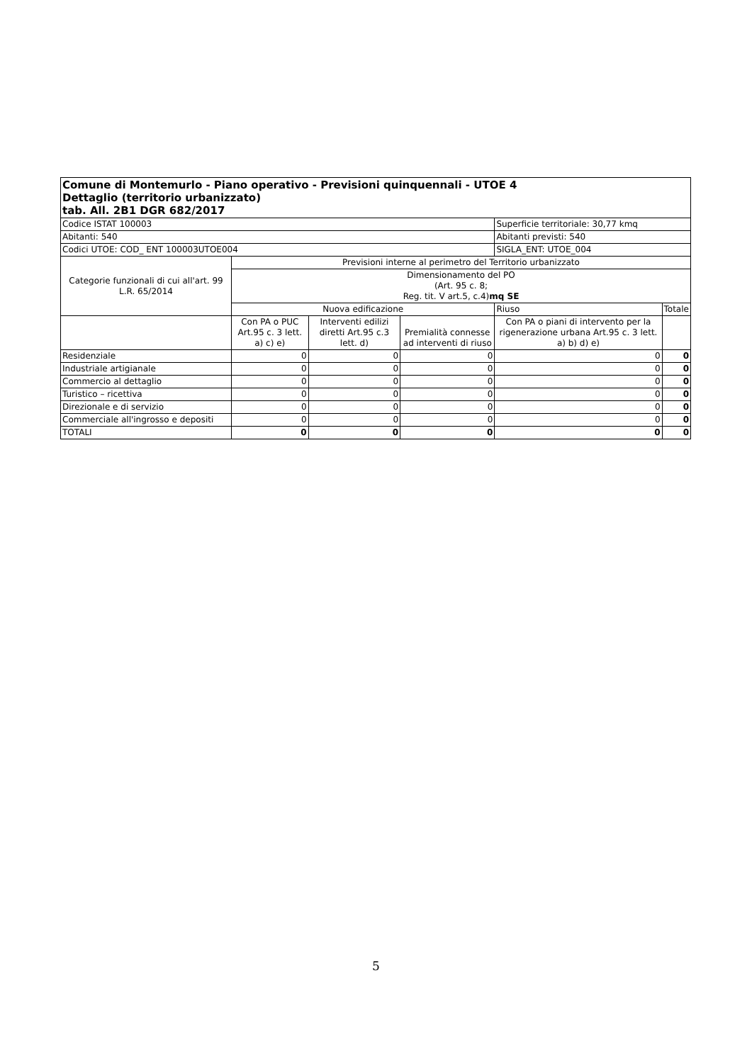| Comune di Montemurlo - Piano operativo - Previsioni quinquennali - UTOE 4 Dettaglio (territorio urbanizzato) tab. All. 2B1 DGR 682/2017 | | | | | |
| Codice ISTAT 100003 | | | | Superficie territoriale: 30,77 kmq | |
| Abitanti: 540 | | | | Abitanti previsti: 540 | |
| Codici UTOE: COD_ ENT 100003UTOE004 | | | | SIGLA_ENT: UTOE_004 | |
| Categorie funzionali di cui all'art. 99 L.R. 65/2014 | Previsioni interne al perimetro del Territorio urbanizzato | | | | |
| | Dimensionamento del PO (Art. 95 c. 8; Reg. tit. V art.5, c.4) mq SE | | | | |
| | Nuova edificazione | | | Riuso | Totale |
| | Con PA o PUC Art.95 c. 3 lett. a) c) e) | Interventi edilizi diretti Art.95 c.3 lett. d) | Premialità connesse ad interventi di riuso | Con PA o piani di intervento per la rigenerazione urbana Art.95 c. 3 lett. a) b) d) e) | |
| Residenziale | 0 | 0 | 0 | 0 | 0 |
| Industriale artigianale | 0 | 0 | 0 | 0 | 0 |
| Commercio al dettaglio | 0 | 0 | 0 | 0 | 0 |
| Turistico – ricettiva | 0 | 0 | 0 | 0 | 0 |
| Direzionale e di servizio | 0 | 0 | 0 | 0 | 0 |
| Commerciale all'ingrosso e depositi | 0 | 0 | 0 | 0 | 0 |
| TOTALI | 0 | 0 | 0 | 0 | 0 |
5